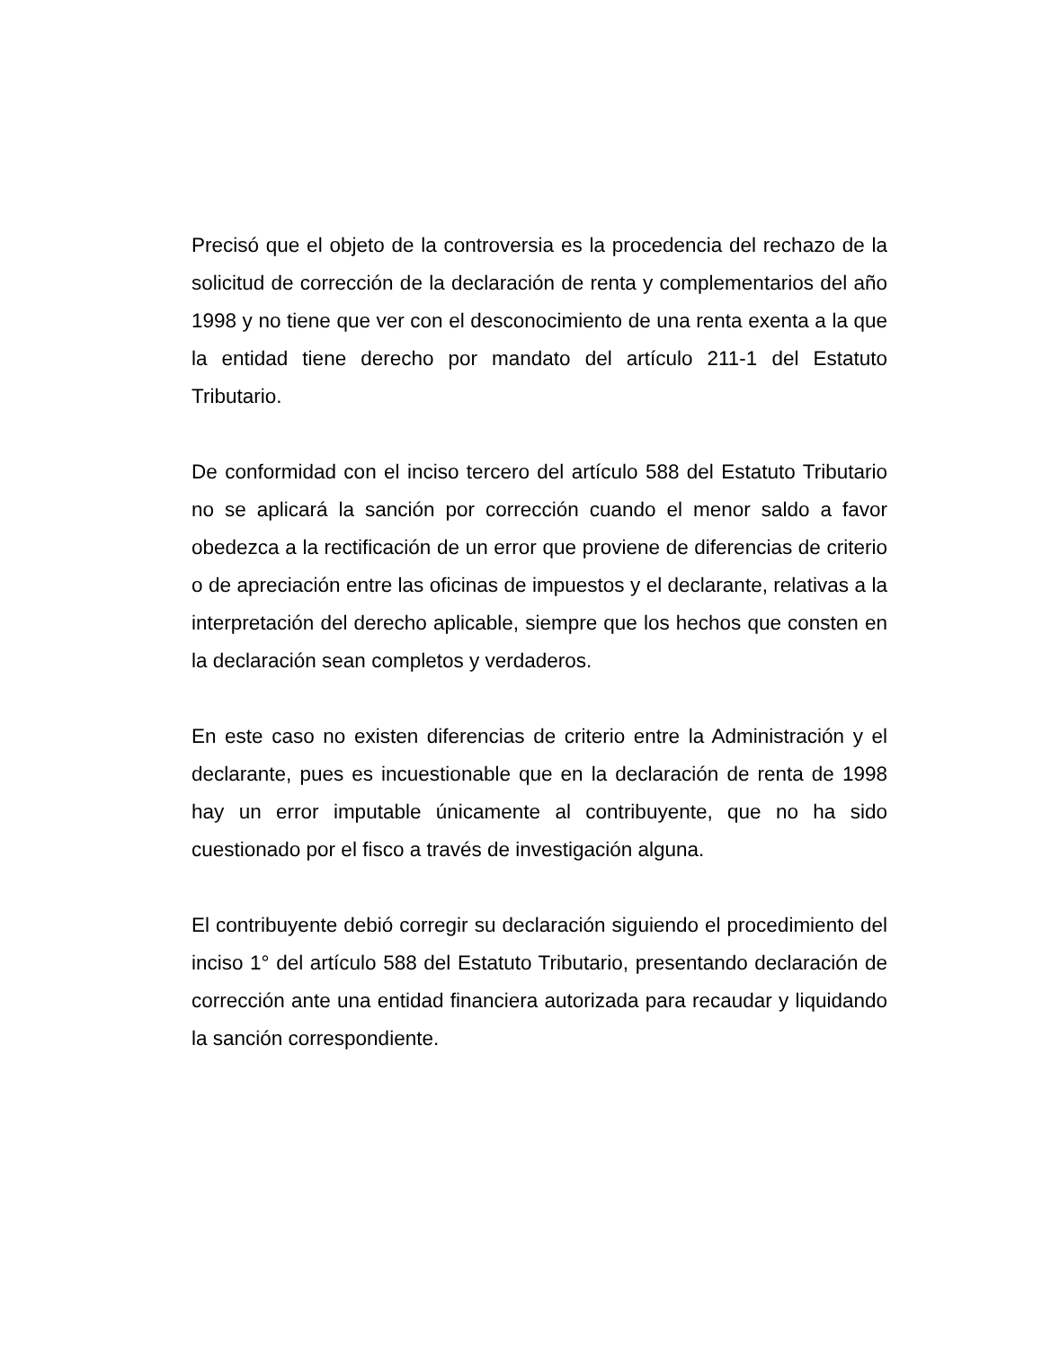Precisó que el objeto de la controversia es la procedencia del rechazo de la solicitud de corrección de la declaración de renta y complementarios del año 1998 y no tiene que ver con el desconocimiento de una renta exenta a la que la entidad tiene derecho por mandato del artículo 211-1 del Estatuto Tributario.
De conformidad con el inciso tercero del artículo 588 del Estatuto Tributario no se aplicará la sanción por corrección cuando el menor saldo a favor obedezca a la rectificación de un error que proviene de diferencias de criterio o de apreciación entre las oficinas de impuestos y el declarante, relativas a la interpretación del derecho aplicable, siempre que los hechos que consten en la declaración sean completos y verdaderos.
En este caso no existen diferencias de criterio entre la Administración y el declarante, pues es incuestionable que en la declaración de renta de 1998 hay un error imputable únicamente al contribuyente, que no ha sido cuestionado por el fisco a través de investigación alguna.
El contribuyente debió corregir su declaración siguiendo el procedimiento del inciso 1° del artículo 588 del Estatuto Tributario, presentando declaración de corrección ante una entidad financiera autorizada para recaudar y liquidando la sanción correspondiente.